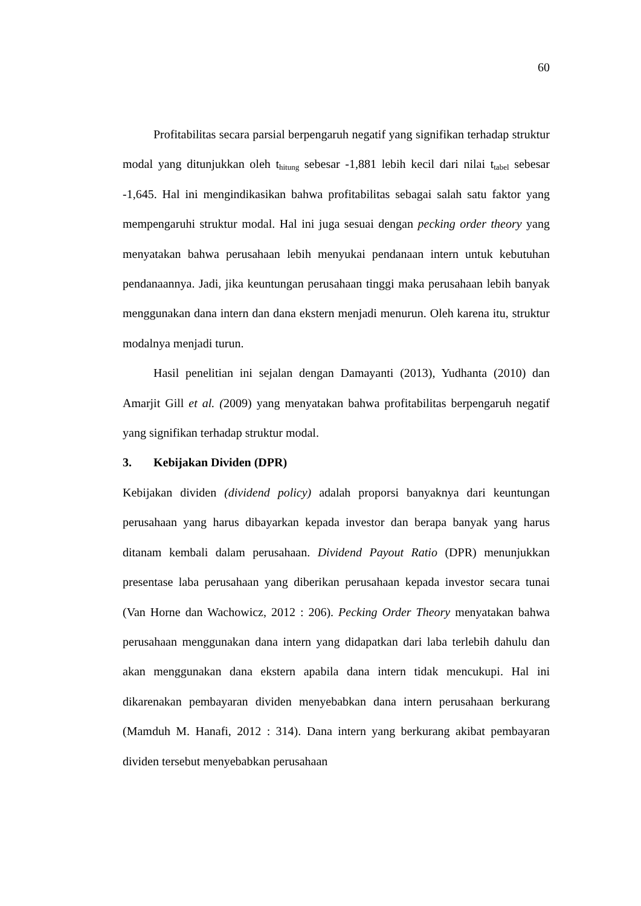60
Profitabilitas secara parsial berpengaruh negatif yang signifikan terhadap struktur modal yang ditunjukkan oleh t<sub>hitung</sub> sebesar -1,881 lebih kecil dari nilai t<sub>tabel</sub> sebesar -1,645. Hal ini mengindikasikan bahwa profitabilitas sebagai salah satu faktor yang mempengaruhi struktur modal. Hal ini juga sesuai dengan pecking order theory yang menyatakan bahwa perusahaan lebih menyukai pendanaan intern untuk kebutuhan pendanaannya. Jadi, jika keuntungan perusahaan tinggi maka perusahaan lebih banyak menggunakan dana intern dan dana ekstern menjadi menurun. Oleh karena itu, struktur modalnya menjadi turun.
Hasil penelitian ini sejalan dengan Damayanti (2013), Yudhanta (2010) dan Amarjit Gill et al. (2009) yang menyatakan bahwa profitabilitas berpengaruh negatif yang signifikan terhadap struktur modal.
3. Kebijakan Dividen (DPR)
Kebijakan dividen (dividend policy) adalah proporsi banyaknya dari keuntungan perusahaan yang harus dibayarkan kepada investor dan berapa banyak yang harus ditanam kembali dalam perusahaan. Dividend Payout Ratio (DPR) menunjukkan presentase laba perusahaan yang diberikan perusahaan kepada investor secara tunai (Van Horne dan Wachowicz, 2012 : 206). Pecking Order Theory menyatakan bahwa perusahaan menggunakan dana intern yang didapatkan dari laba terlebih dahulu dan akan menggunakan dana ekstern apabila dana intern tidak mencukupi. Hal ini dikarenakan pembayaran dividen menyebabkan dana intern perusahaan berkurang (Mamduh M. Hanafi, 2012 : 314). Dana intern yang berkurang akibat pembayaran dividen tersebut menyebabkan perusahaan